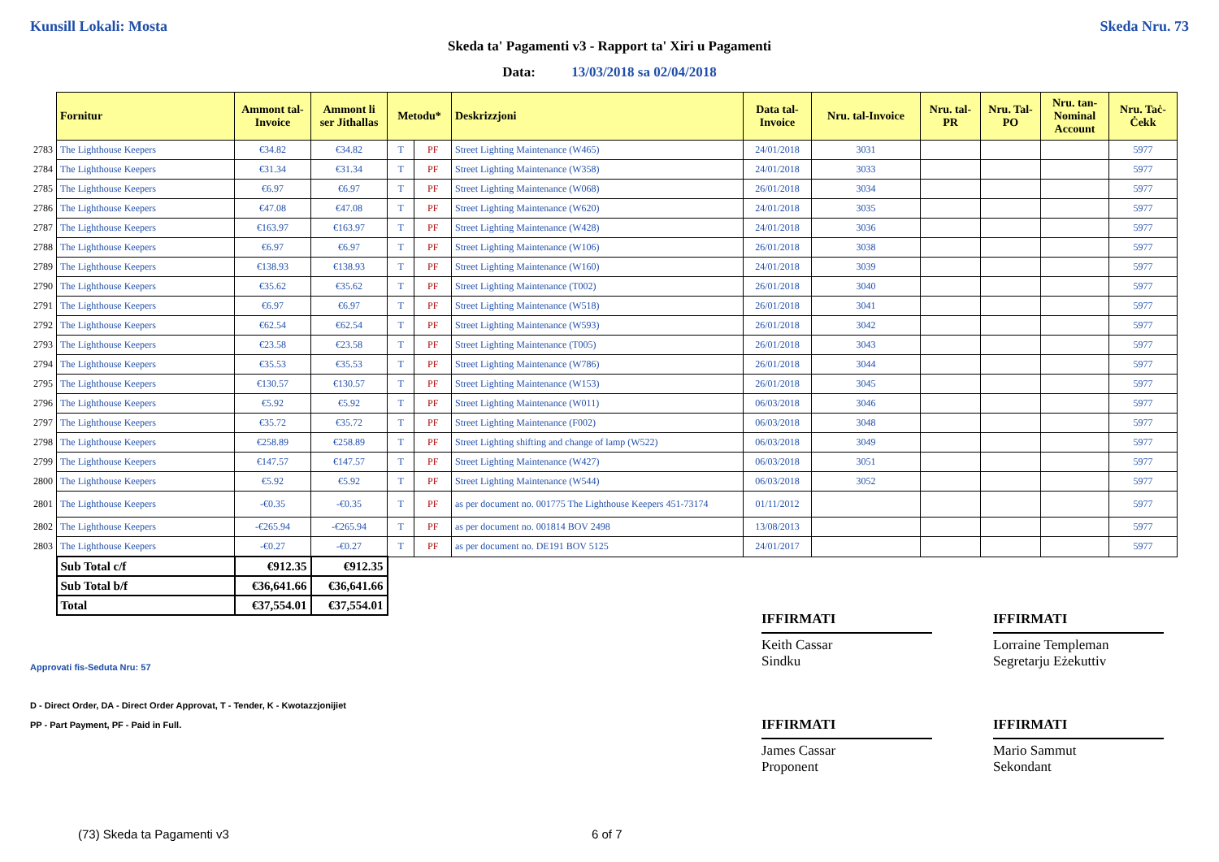Kunsill Lokali: Mosta Skeda Nru. 73
Skeda ta' Pagamenti v3 - Rapport ta' Xiri u Pagamenti
Data: 13/03/2018 sa 02/04/2018
| | Fornitur | Ammont tal-Invoice | Ammont li ser Jithallas | Metodu* | | Deskrizzjoni | Data tal-Invoice | Nru. tal-Invoice | Nru. tal-PR | Nru. Tal-PO | Nru. tan-Nominal Account | Nru. Taċ-Ċekk |
| 2783 | The Lighthouse Keepers | €34.82 | €34.82 | T | PF | Street Lighting Maintenance (W465) | 24/01/2018 | 3031 | | | | 5977 |
| 2784 | The Lighthouse Keepers | €31.34 | €31.34 | T | PF | Street Lighting Maintenance (W358) | 24/01/2018 | 3033 | | | | 5977 |
| 2785 | The Lighthouse Keepers | €6.97 | €6.97 | T | PF | Street Lighting Maintenance (W068) | 26/01/2018 | 3034 | | | | 5977 |
| 2786 | The Lighthouse Keepers | €47.08 | €47.08 | T | PF | Street Lighting Maintenance (W620) | 24/01/2018 | 3035 | | | | 5977 |
| 2787 | The Lighthouse Keepers | €163.97 | €163.97 | T | PF | Street Lighting Maintenance (W428) | 24/01/2018 | 3036 | | | | 5977 |
| 2788 | The Lighthouse Keepers | €6.97 | €6.97 | T | PF | Street Lighting Maintenance (W106) | 26/01/2018 | 3038 | | | | 5977 |
| 2789 | The Lighthouse Keepers | €138.93 | €138.93 | T | PF | Street Lighting Maintenance (W160) | 24/01/2018 | 3039 | | | | 5977 |
| 2790 | The Lighthouse Keepers | €35.62 | €35.62 | T | PF | Street Lighting Maintenance (T002) | 26/01/2018 | 3040 | | | | 5977 |
| 2791 | The Lighthouse Keepers | €6.97 | €6.97 | T | PF | Street Lighting Maintenance (W518) | 26/01/2018 | 3041 | | | | 5977 |
| 2792 | The Lighthouse Keepers | €62.54 | €62.54 | T | PF | Street Lighting Maintenance (W593) | 26/01/2018 | 3042 | | | | 5977 |
| 2793 | The Lighthouse Keepers | €23.58 | €23.58 | T | PF | Street Lighting Maintenance (T005) | 26/01/2018 | 3043 | | | | 5977 |
| 2794 | The Lighthouse Keepers | €35.53 | €35.53 | T | PF | Street Lighting Maintenance (W786) | 26/01/2018 | 3044 | | | | 5977 |
| 2795 | The Lighthouse Keepers | €130.57 | €130.57 | T | PF | Street Lighting Maintenance (W153) | 26/01/2018 | 3045 | | | | 5977 |
| 2796 | The Lighthouse Keepers | €5.92 | €5.92 | T | PF | Street Lighting Maintenance (W011) | 06/03/2018 | 3046 | | | | 5977 |
| 2797 | The Lighthouse Keepers | €35.72 | €35.72 | T | PF | Street Lighting Maintenance (F002) | 06/03/2018 | 3048 | | | | 5977 |
| 2798 | The Lighthouse Keepers | €258.89 | €258.89 | T | PF | Street Lighting shifting and change of lamp (W522) | 06/03/2018 | 3049 | | | | 5977 |
| 2799 | The Lighthouse Keepers | €147.57 | €147.57 | T | PF | Street Lighting Maintenance (W427) | 06/03/2018 | 3051 | | | | 5977 |
| 2800 | The Lighthouse Keepers | €5.92 | €5.92 | T | PF | Street Lighting Maintenance (W544) | 06/03/2018 | 3052 | | | | 5977 |
| 2801 | The Lighthouse Keepers | -€0.35 | -€0.35 | T | PF | as per document no. 001775 The Lighthouse Keepers 451-73174 | 01/11/2012 | | | | | 5977 |
| 2802 | The Lighthouse Keepers | -€265.94 | -€265.94 | T | PF | as per document no. 001814 BOV 2498 | 13/08/2013 | | | | | 5977 |
| 2803 | The Lighthouse Keepers | -€0.27 | -€0.27 | T | PF | as per document no. DE191 BOV 5125 | 24/01/2017 | | | | | 5977 |
| | Sub Total c/f | €912.35 | €912.35 | | | | | | | | | |
| | Sub Total b/f | €36,641.66 | €36,641.66 | | | | | | | | | |
| | Total | €37,554.01 | €37,554.01 | | | | | | | | | |
Approvati fis-Seduta Nru: 57
D - Direct Order, DA - Direct Order Approvat, T - Tender, K - Kwotazzjonijiet
PP - Part Payment, PF - Paid in Full.
IFFIRMATI
Keith Cassar
Sindku
IFFIRMATI
Lorraine Templeman
Segretarju Eżekuttiv
IFFIRMATI
James Cassar
Proponent
IFFIRMATI
Mario Sammut
Sekondant
(73) Skeda ta Pagamenti v3 6 of 7